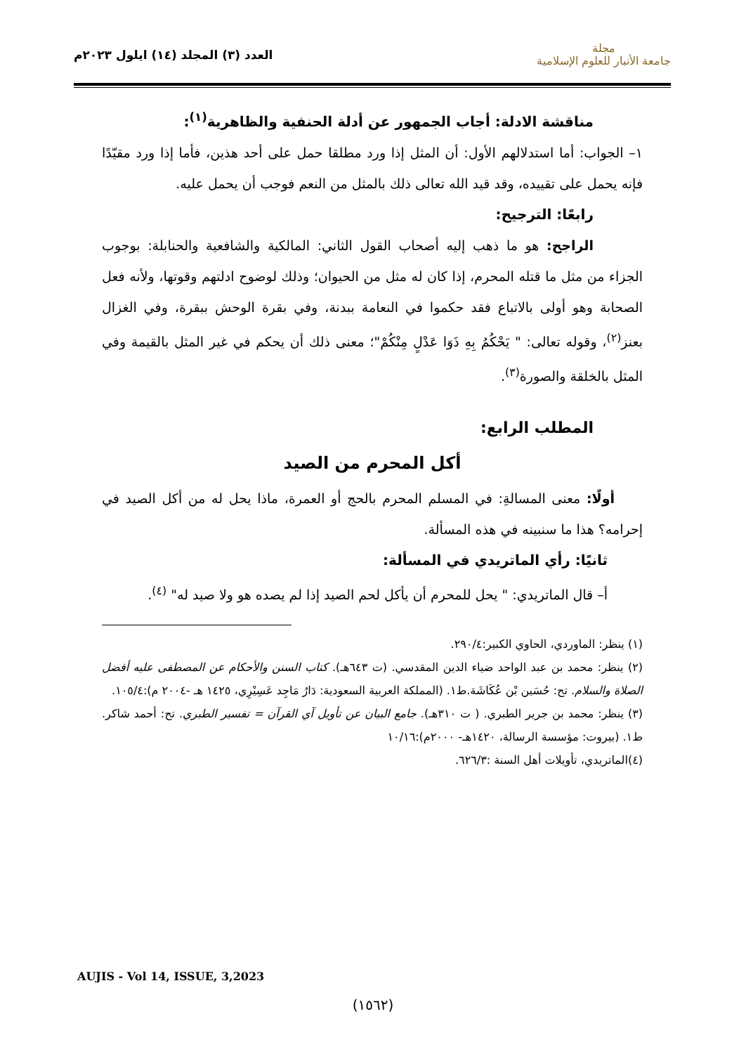مجلة
جامعة الأنبار للعلوم الإسلامية
العدد (٣) المجلد (١٤) ايلول ٢٠٢٣م
مناقشة الادلة: أجاب الجمهور عن أدلة الحنفية والظاهرية<sup>(١)</sup>:
١– الجواب: أما استدلالهم الأول: أن المثل إذا ورد مطلقا حمل على أحد هذين، فأما إذا ورد مقيّدًا فإنه يحمل على تقييده، وقد قيد الله تعالى ذلك بالمثل من النعم فوجب أن يحمل عليه.
رابعًا: الترجيح:
الراجح: هو ما ذهب إليه أصحاب القول الثاني: المالكية والشافعية والحنابلة: بوجوب الجزاء من مثل ما قتله المحرم، إذا كان له مثل من الحيوان؛ وذلك لوضوح ادلتهم وقوتها، ولأنه فعل الصحابة وهو أولى بالاتباع فقد حكموا في النعامة ببدنة، وفي بقرة الوحش ببقرة، وفي الغزال بعنز<sup>(٢)</sup>، وقوله تعالى: " يَحْكُمُ بِهِ ذَوَا عَدْلٍ مِنْكُمْ"؛ معنى ذلك أن يحكم في غير المثل بالقيمة وفي المثل بالخلقة والصورة<sup>(٣)</sup>.
المطلب الرابع:
أكل المحرم من الصيد
أولًا: معنى المسالةِ: في المسلم المحرم بالحج أو العمرة، ماذا يحل له من أكل الصيد في إحرامه؟ هذا ما سنبينه في هذه المسألة.
ثانيًا: رأي الماتريدي في المسألة:
أ– قال الماتريدي: " يحل للمحرم أن يأكل لحم الصيد إذا لم يصده هو ولا صيد له" <sup>(٤)</sup>.
(١) ينظر: الماوردي، الحاوي الكبير:٢٩٠/٤.
(٢) ينظر: محمد بن عبد الواحد ضياء الدين المقدسي. (ت ٦٤٣هـ). كتاب السنن والأحكام عن المصطفى عليه أفضل الصلاة والسلام. تح: حُسَين بْن عُكَاشَة.ط١. (المملكة العربية السعودية: دَارُ مَاجِد عَسِيْرِي، ١٤٢٥ هـ -٢٠٠٤ م):١٠٥/٤.
(٣) ينظر: محمد بن جرير الطبري. ( ت ٣١٠هـ). جامع البيان عن تأويل آي القرآن = تفسير الطبري. تح: أحمد شاكر. ط١. (بيروت: مؤسسة الرسالة، ١٤٢٠هـ- ٢٠٠٠م):١٠/١٦
(٤)الماتريدي، تأويلات أهل السنة :٦٢٦/٣.
AUJIS - Vol 14, ISSUE, 3,2023
(١٥٦٢)